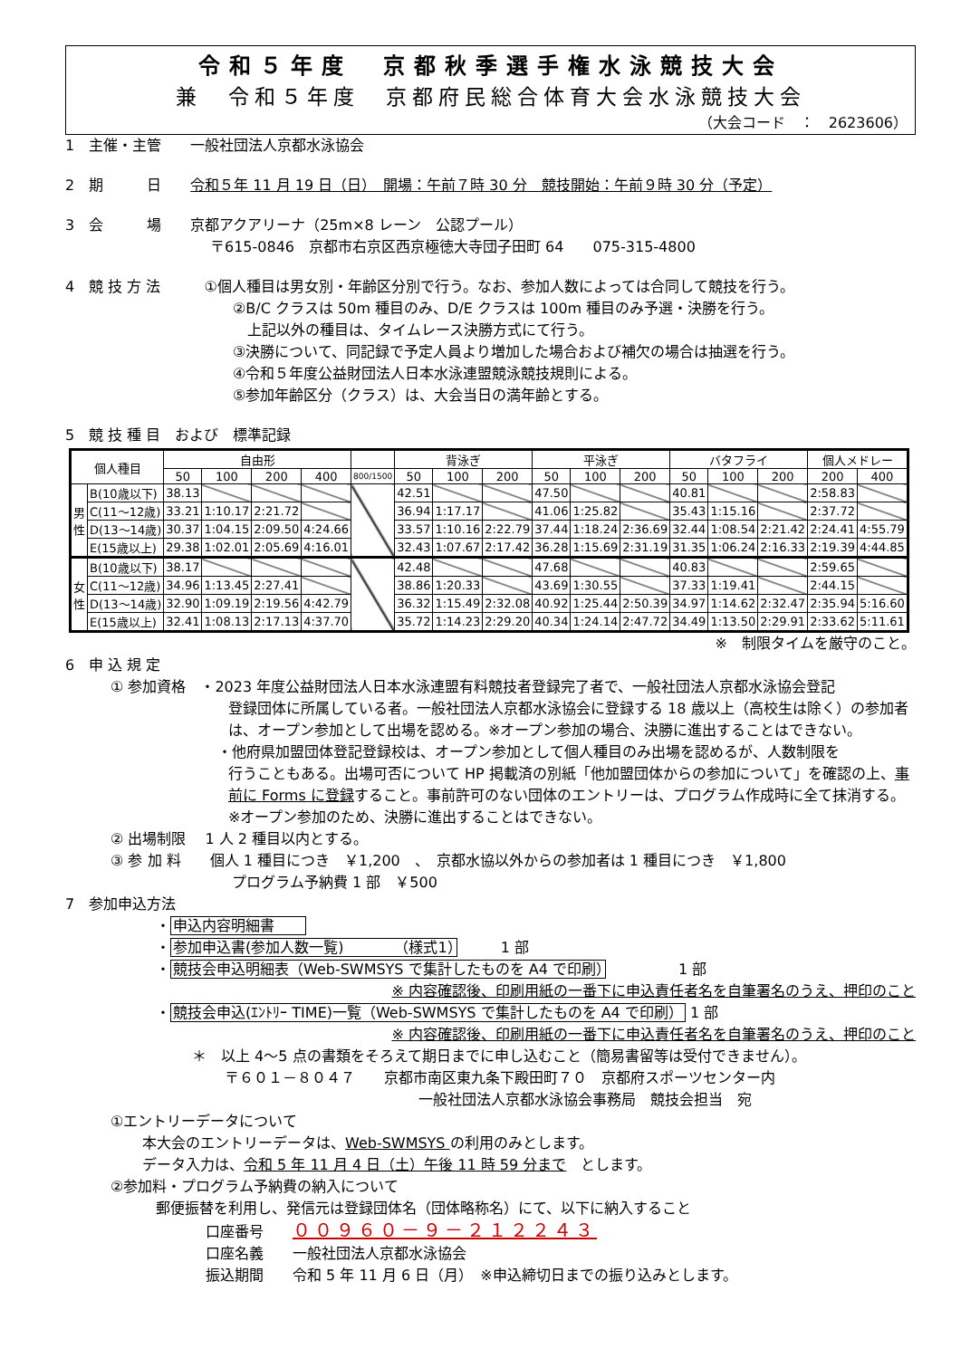令和５年度　京都秋季選手権水泳競技大会
兼　令和５年度　京都府民総合体育大会水泳競技大会
（大会コード　：　2623606）
1　主催・主管　　一般社団法人京都水泳協会
2　期　　　日　　令和５年 11 月 19 日（日）　開場：午前７時 30 分　競技開始：午前９時 30 分（予定）
3　会　　　場　　京都アクアリーナ（25m×8 レーン　公認プール）
　　　　　　　　　　〒615-0846　京都市右京区西京極徳大寺団子田町 64　　075-315-4800
4　競 技 方 法　　　①個人種目は男女別・年齢区分別で行う。なお、参加人数によっては合同して競技を行う。
②B/C クラスは 50m 種目のみ、D/E クラスは 100m 種目のみ予選・決勝を行う。
　上記以外の種目は、タイムレース決勝方式にて行う。
③決勝について、同記録で予定人員より増加した場合および補欠の場合は抽選を行う。
④令和５年度公益財団法人日本水泳連盟競泳競技規則による。
⑤参加年齢区分（クラス）は、大会当日の満年齢とする。
5　競 技 種 目　および　標準記録
| 個人種目 | | 自由形 | | | | | 背泳ぎ | | | 平泳ぎ | | | バタフライ | | | 個人メドレー | |
| --- | --- | --- | --- | --- | --- | --- | --- | --- | --- | --- | --- | --- | --- | --- | --- | --- | --- |
| | | 50 | 100 | 200 | 400 | 800/1500 | 50 | 100 | 200 | 50 | 100 | 200 | 50 | 100 | 200 | 200 | 400 |
| 男 性 | B(10歳以下) | 38.13 | | | | | 42.51 | | | 47.50 | | | 40.81 | | | 2:58.83 | |
| | C(11～12歳) | 33.21 | 1:10.17 | 2:21.72 | | | 36.94 | 1:17.17 | | 41.06 | 1:25.82 | | 35.43 | 1:15.16 | | 2:37.72 | |
| | D(13～14歳) | 30.37 | 1:04.15 | 2:09.50 | 4:24.66 | | 33.57 | 1:10.16 | 2:22.79 | 37.44 | 1:18.24 | 2:36.69 | 32.44 | 1:08.54 | 2:21.42 | 2:24.41 | 4:55.79 |
| | E(15歳以上) | 29.38 | 1:02.01 | 2:05.69 | 4:16.01 | | 32.43 | 1:07.67 | 2:17.42 | 36.28 | 1:15.69 | 2:31.19 | 31.35 | 1:06.24 | 2:16.33 | 2:19.39 | 4:44.85 |
| 女 性 | B(10歳以下) | 38.17 | | | | | 42.48 | | | 47.68 | | | 40.83 | | | 2:59.65 | |
| | C(11～12歳) | 34.96 | 1:13.45 | 2:27.41 | | | 38.86 | 1:20.33 | | 43.69 | 1:30.55 | | 37.33 | 1:19.41 | | 2:44.15 | |
| | D(13～14歳) | 32.90 | 1:09.19 | 2:19.56 | 4:42.79 | | 36.32 | 1:15.49 | 2:32.08 | 40.92 | 1:25.44 | 2:50.39 | 34.97 | 1:14.62 | 2:32.47 | 2:35.94 | 5:16.60 |
| | E(15歳以上) | 32.41 | 1:08.13 | 2:17.13 | 4:37.70 | | 35.72 | 1:14.23 | 2:29.20 | 40.34 | 1:24.14 | 2:47.72 | 34.49 | 1:13.50 | 2:29.91 | 2:33.62 | 5:11.61 |
※　制限タイムを厳守のこと。
6　申 込 規 定
① 参加資格　・2023 年度公益財団法人日本水泳連盟有料競技者登録完了者で、一般社団法人京都水泳協会登記
登録団体に所属している者。一般社団法人京都水泳協会に登録する 18 歳以上（高校生は除く）の参加者は、オープン参加として出場を認める。※オープン参加の場合、決勝に進出することはできない。
・他府県加盟団体登記登録校は、オープン参加として個人種目のみ出場を認めるが、人数制限を
行うこともある。出場可否について HP 掲載済の別紙「他加盟団体からの参加について」を確認の上、事前に Forms に登録すること。事前許可のない団体のエントリーは、プログラム作成時に全て抹消する。※オープン参加のため、決勝に進出することはできない。
② 出場制限　 1 人 2 種目以内とする。
③ 参 加 料　　個人 1 種目につき　￥1,200　、　京都水協以外からの参加者は 1 種目につき　￥1,800
プログラム予納費 1 部　￥500
7　参加申込方法
・申込内容明細書　　
・参加申込書(参加人数一覧)　　　　（様式1）　　　1 部
・競技会申込明細表（Web-SWMSYS で集計したものを A4 で印刷）　　　　　1 部
※ 内容確認後、印刷用紙の一番下に申込責任者名を自筆署名のうえ、押印のこと
・競技会申込(ｴﾝﾄﾘｰ TIME)一覧（Web-SWMSYS で集計したものを A4 で印刷） 1 部
※ 内容確認後、印刷用紙の一番下に申込責任者名を自筆署名のうえ、押印のこと
＊　以上 4～5 点の書類をそろえて期日までに申し込むこと（簡易書留等は受付できません）。
〒６０１－８０４７　　京都市南区東九条下殿田町７０　京都府スポーツセンター内
一般社団法人京都水泳協会事務局　競技会担当　宛
①エントリーデータについて
本大会のエントリーデータは、Web-SWMSYS の利用のみとします。
データ入力は、令和 5 年 11 月 4 日（土）午後 11 時 59 分まで　とします。
②参加料・プログラム予納費の納入について
郵便振替を利用し、発信元は登録団体名（団体略称名）にて、以下に納入すること
口座番号　　００９６０－９－２１２２４３
口座名義　　一般社団法人京都水泳協会
振込期間　　令和 5 年 11 月 6 日（月）　※申込締切日までの振り込みとします。